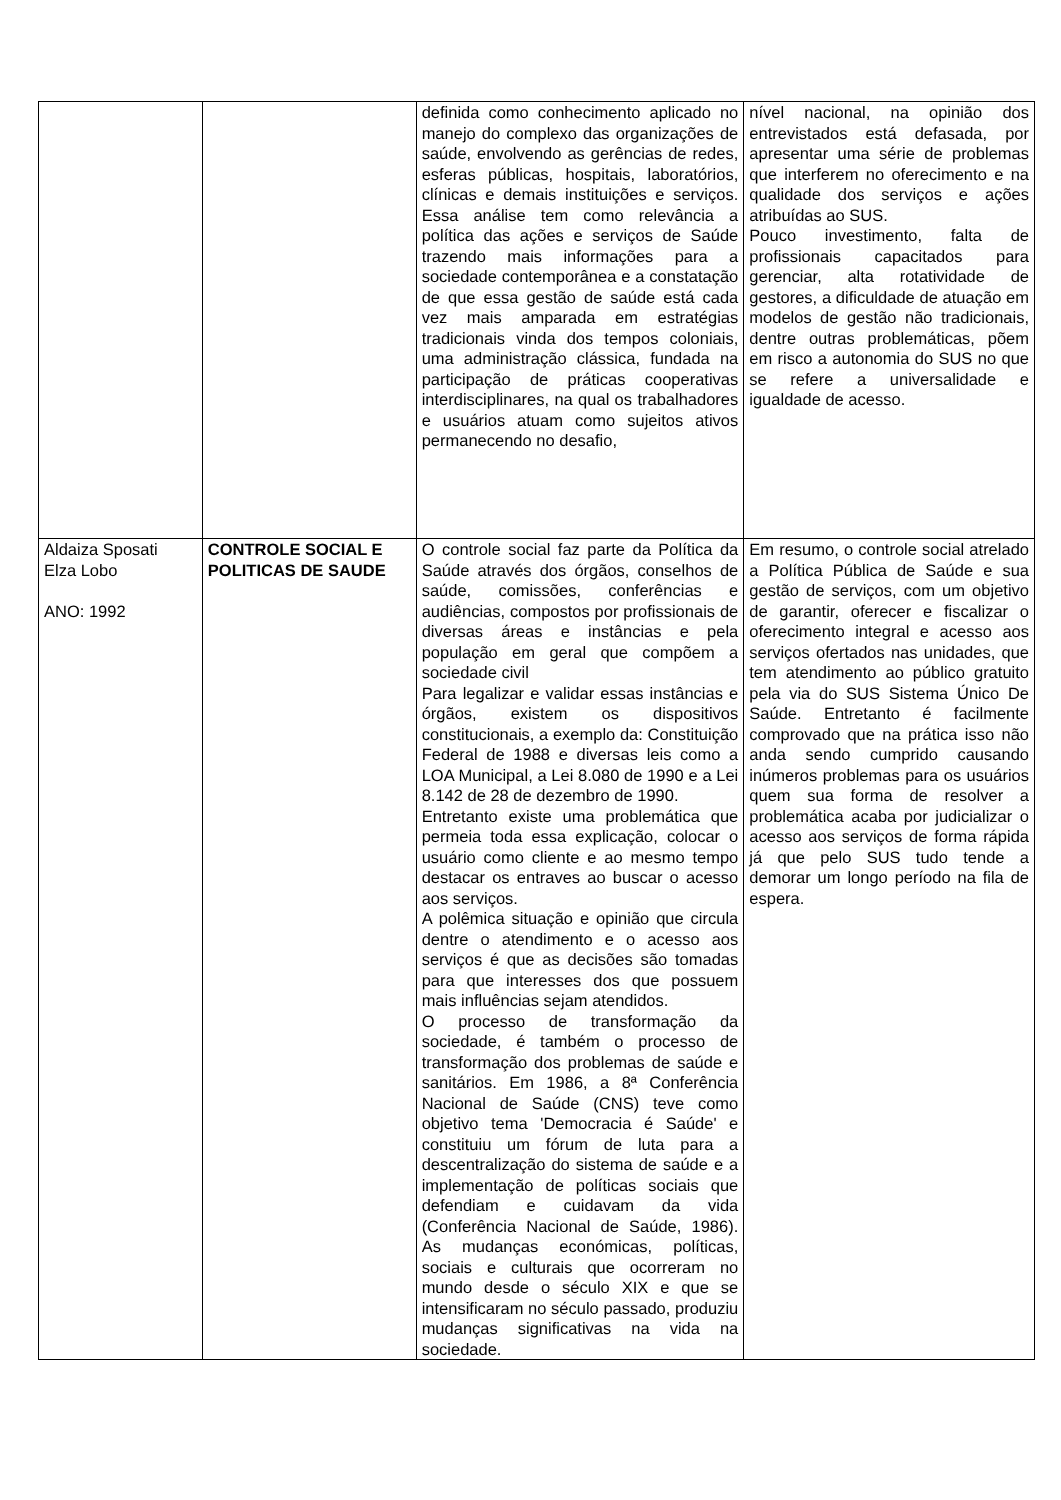| | | definida como conhecimento aplicado no manejo do complexo das organizações de saúde, envolvendo as gerências de redes, esferas públicas, hospitais, laboratórios, clínicas e demais instituições e serviços. Essa análise tem como relevância a política das ações e serviços de Saúde trazendo mais informações para a sociedade contemporânea e a constatação de que essa gestão de saúde está cada vez mais amparada em estratégias tradicionais vinda dos tempos coloniais, uma administração clássica, fundada na participação de práticas cooperativas interdisciplinares, na qual os trabalhadores e usuários atuam como sujeitos ativos permanecendo no desafio, | nível nacional, na opinião dos entrevistados está defasada, por apresentar uma série de problemas que interferem no oferecimento e na qualidade dos serviços e ações atribuídas ao SUS. Pouco investimento, falta de profissionais capacitados para gerenciar, alta rotatividade de gestores, a dificuldade de atuação em modelos de gestão não tradicionais, dentre outras problemáticas, põem em risco a autonomia do SUS no que se refere a universalidade e igualdade de acesso. |
| Aldaiza Sposati Elza Lobo ANO: 1992 | CONTROLE SOCIAL E POLITICAS DE SAUDE | O controle social faz parte da Política da Saúde através dos órgãos, conselhos de saúde, comissões, conferências e audiências, compostos por profissionais de diversas áreas e instâncias e pela população em geral que compõem a sociedade civil Para legalizar e validar essas instâncias e órgãos, existem os dispositivos constitucionais, a exemplo da: Constituição Federal de 1988 e diversas leis como a LOA Municipal, a Lei 8.080 de 1990 e a Lei 8.142 de 28 de dezembro de 1990. Entretanto existe uma problemática que permeia toda essa explicação, colocar o usuário como cliente e ao mesmo tempo destacar os entraves ao buscar o acesso aos serviços. A polêmica situação e opinião que circula dentre o atendimento e o acesso aos serviços é que as decisões são tomadas para que interesses dos que possuem mais influências sejam atendidos. O processo de transformação da sociedade, é também o processo de transformação dos problemas de saúde e sanitários. Em 1986, a 8ª Conferência Nacional de Saúde (CNS) teve como objetivo tema 'Democracia é Saúde' e constituiu um fórum de luta para a descentralização do sistema de saúde e a implementação de políticas sociais que defendiam e cuidavam da vida (Conferência Nacional de Saúde, 1986). As mudanças económicas, políticas, sociais e culturais que ocorreram no mundo desde o século XIX e que se intensificaram no século passado, produziu mudanças significativas na vida na sociedade. | Em resumo, o controle social atrelado a Política Pública de Saúde e sua gestão de serviços, com um objetivo de garantir, oferecer e fiscalizar o oferecimento integral e acesso aos serviços ofertados nas unidades, que tem atendimento ao público gratuito pela via do SUS Sistema Único De Saúde. Entretanto é facilmente comprovado que na prática isso não anda sendo cumprido causando inúmeros problemas para os usuários quem sua forma de resolver a problemática acaba por judicializar o acesso aos serviços de forma rápida já que pelo SUS tudo tende a demorar um longo período na fila de espera. |